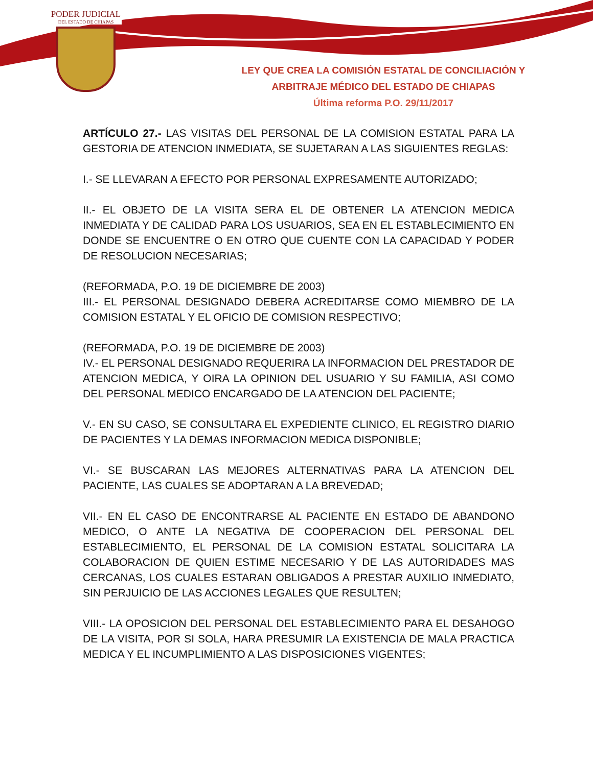PODER JUDICIAL
DEL ESTADO DE CHIAPAS
LEY QUE CREA LA COMISIÓN ESTATAL DE CONCILIACIÓN Y
ARBITRAJE MÉDICO DEL ESTADO DE CHIAPAS
Última reforma P.O. 29/11/2017
ARTÍCULO 27.- LAS VISITAS DEL PERSONAL DE LA COMISION ESTATAL PARA LA GESTORIA DE ATENCION INMEDIATA, SE SUJETARAN A LAS SIGUIENTES REGLAS:
I.- SE LLEVARAN A EFECTO POR PERSONAL EXPRESAMENTE AUTORIZADO;
II.- EL OBJETO DE LA VISITA SERA EL DE OBTENER LA ATENCION MEDICA INMEDIATA Y DE CALIDAD PARA LOS USUARIOS, SEA EN EL ESTABLECIMIENTO EN DONDE SE ENCUENTRE O EN OTRO QUE CUENTE CON LA CAPACIDAD Y PODER DE RESOLUCION NECESARIAS;
(REFORMADA, P.O. 19 DE DICIEMBRE DE 2003)
III.- EL PERSONAL DESIGNADO DEBERA ACREDITARSE COMO MIEMBRO DE LA COMISION ESTATAL Y EL OFICIO DE COMISION RESPECTIVO;
(REFORMADA, P.O. 19 DE DICIEMBRE DE 2003)
IV.- EL PERSONAL DESIGNADO REQUERIRA LA INFORMACION DEL PRESTADOR DE ATENCION MEDICA, Y OIRA LA OPINION DEL USUARIO Y SU FAMILIA, ASI COMO DEL PERSONAL MEDICO ENCARGADO DE LA ATENCION DEL PACIENTE;
V.- EN SU CASO, SE CONSULTARA EL EXPEDIENTE CLINICO, EL REGISTRO DIARIO DE PACIENTES Y LA DEMAS INFORMACION MEDICA DISPONIBLE;
VI.- SE BUSCARAN LAS MEJORES ALTERNATIVAS PARA LA ATENCION DEL PACIENTE, LAS CUALES SE ADOPTARAN A LA BREVEDAD;
VII.- EN EL CASO DE ENCONTRARSE AL PACIENTE EN ESTADO DE ABANDONO MEDICO, O ANTE LA NEGATIVA DE COOPERACION DEL PERSONAL DEL ESTABLECIMIENTO, EL PERSONAL DE LA COMISION ESTATAL SOLICITARA LA COLABORACION DE QUIEN ESTIME NECESARIO Y DE LAS AUTORIDADES MAS CERCANAS, LOS CUALES ESTARAN OBLIGADOS A PRESTAR AUXILIO INMEDIATO, SIN PERJUICIO DE LAS ACCIONES LEGALES QUE RESULTEN;
VIII.- LA OPOSICION DEL PERSONAL DEL ESTABLECIMIENTO PARA EL DESAHOGO DE LA VISITA, POR SI SOLA, HARA PRESUMIR LA EXISTENCIA DE MALA PRACTICA MEDICA Y EL INCUMPLIMIENTO A LAS DISPOSICIONES VIGENTES;